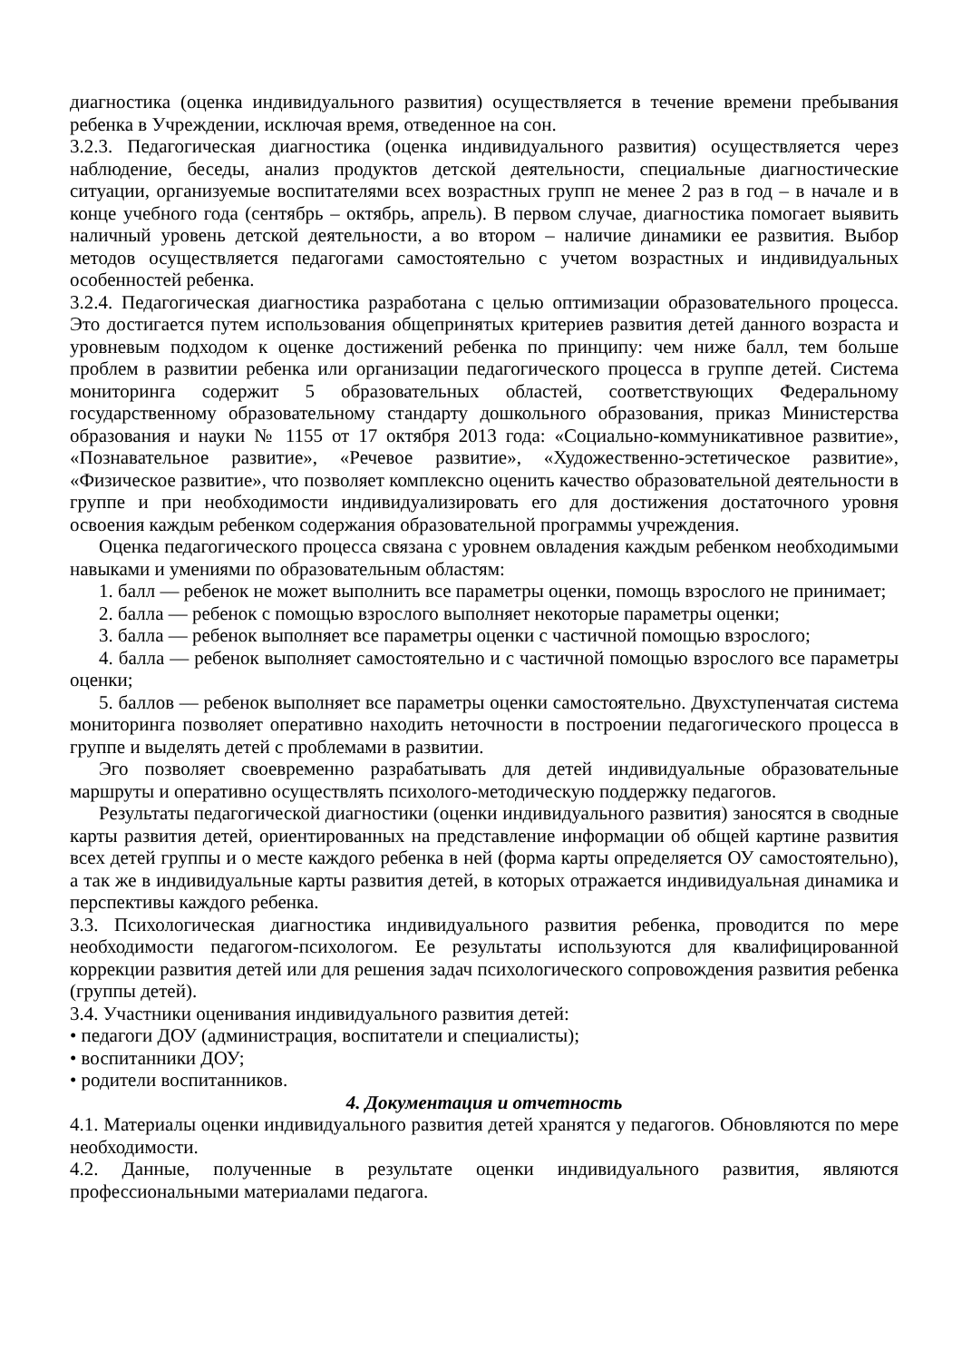диагностика (оценка индивидуального развития) осуществляется в течение времени пребывания ребенка в Учреждении, исключая время, отведенное на сон.
3.2.3. Педагогическая диагностика (оценка индивидуального развития) осуществляется через наблюдение, беседы, анализ продуктов детской деятельности, специальные диагностические ситуации, организуемые воспитателями всех возрастных групп не менее 2 раз в год – в начале и в конце учебного года (сентябрь – октябрь, апрель). В первом случае, диагностика помогает выявить наличный уровень детской деятельности, а во втором – наличие динамики ее развития. Выбор методов осуществляется педагогами самостоятельно с учетом возрастных и индивидуальных особенностей ребенка.
3.2.4. Педагогическая диагностика разработана с целью оптимизации образовательного процесса. Это достигается путем использования общепринятых критериев развития детей данного возраста и уровневым подходом к оценке достижений ребенка по принципу: чем ниже балл, тем больше проблем в развитии ребенка или организации педагогического процесса в группе детей. Система мониторинга содержит 5 образовательных областей, соответствующих Федеральному государственному образовательному стандарту дошкольного образования, приказ Министерства образования и науки № 1155 от 17 октября 2013 года: «Социально-коммуникативное развитие», «Познавательное развитие», «Речевое развитие», «Художественно-эстетическое развитие», «Физическое развитие», что позволяет комплексно оценить качество образовательной деятельности в группе и при необходимости индивидуализировать его для достижения достаточного уровня освоения каждым ребенком содержания образовательной программы учреждения.
Оценка педагогического процесса связана с уровнем овладения каждым ребенком необходимыми навыками и умениями по образовательным областям:
1. балл — ребенок не может выполнить все параметры оценки, помощь взрослого не принимает;
2. балла — ребенок с помощью взрослого выполняет некоторые параметры оценки;
3. балла — ребенок выполняет все параметры оценки с частичной помощью взрослого;
4. балла — ребенок выполняет самостоятельно и с частичной помощью взрослого все параметры оценки;
5. баллов — ребенок выполняет все параметры оценки самостоятельно. Двухступенчатая система мониторинга позволяет оперативно находить неточности в построении педагогического процесса в группе и выделять детей с проблемами в развитии.
Эго позволяет своевременно разрабатывать для детей индивидуальные образовательные маршруты и оперативно осуществлять психолого-методическую поддержку педагогов.
Результаты педагогической диагностики (оценки индивидуального развития) заносятся в сводные карты развития детей, ориентированных на представление информации об общей картине развития всех детей группы и о месте каждого ребенка в ней (форма карты определяется ОУ самостоятельно), а так же в индивидуальные карты развития детей, в которых отражается индивидуальная динамика и перспективы каждого ребенка.
3.3. Психологическая диагностика индивидуального развития ребенка, проводится по мере необходимости педагогом-психологом. Ее результаты используются для квалифицированной коррекции развития детей или для решения задач психологического сопровождения развития ребенка (группы детей).
3.4. Участники оценивания индивидуального развития детей:
• педагоги ДОУ (администрация, воспитатели и специалисты);
• воспитанники ДОУ;
• родители воспитанников.
4. Документация и отчетность
4.1. Материалы оценки индивидуального развития детей хранятся у педагогов. Обновляются по мере необходимости.
4.2. Данные, полученные в результате оценки индивидуального развития, являются профессиональными материалами педагога.